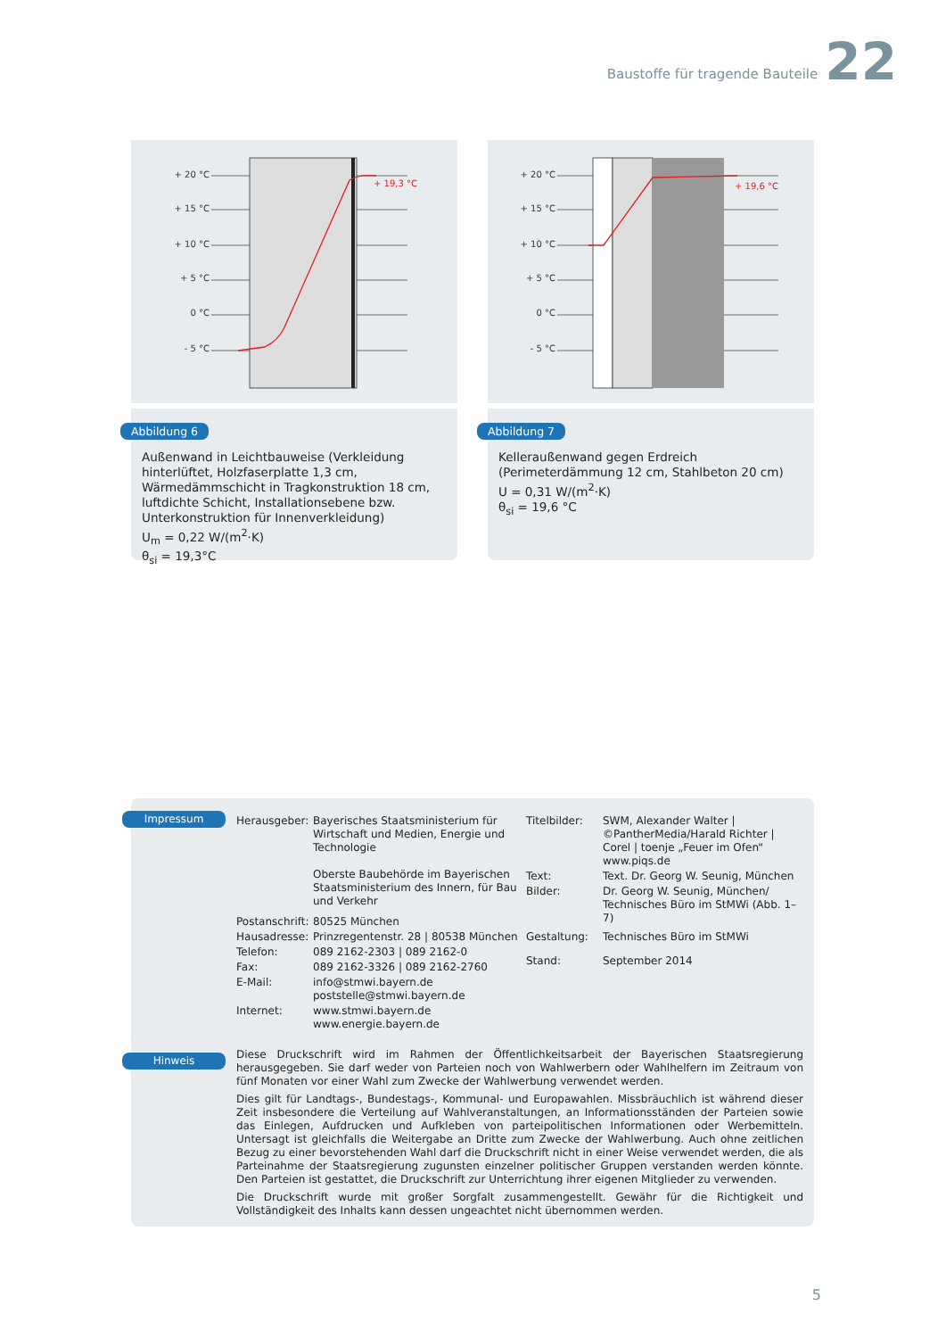Baustoffe für tragende Bauteile 22
+ 20 °C
+ 15 °C
+ 10 °C
+ 5 °C
0 °C
- 5 °C
+ 19,3 °C
Abbildung 6
Außenwand in Leichtbauweise (Verkleidung hinterlüftet, Holzfaserplatte 1,3 cm, Wärmedämmschicht in Trag­konstruktion 18 cm, luftdichte Schicht, Installations­ebene bzw. Unterkonstruktion für Innenverkleidung)
U<sub>m</sub> = 0,22 W/(m<sup>2</sup>·K)
θ<sub>si</sub> = 19,3°C
+ 20 °C
+ 15 °C
+ 10 °C
+ 5 °C
0 °C
- 5 °C
+ 19,6 °C
Abbildung 7
Kelleraußenwand gegen Erdreich (Perimeterdämmung 12 cm, Stahlbeton 20 cm)
U = 0,31 W/(m<sup>2</sup>·K)
θ<sub>si</sub> = 19,6 °C
Impressum
Herausgeber: Bayerisches Staatsministerium für Wirtschaft und Medien, Energie und Technologie
Oberste Baubehörde im Bayerischen Staatsministerium des Innern, für Bau und Verkehr
Postanschrift: 80525 München
Hausadresse: Prinzregentenstr. 28 | 80538 München
Telefon: 089 2162-2303 | 089 2162-0
Fax: 089 2162-3326 | 089 2162-2760
E-Mail: info@stmwi.bayern.de
poststelle@stmwi.bayern.de
Internet: www.stmwi.bayern.de
www.energie.bayern.de
Titelbilder: SWM, Alexander Walter | ©PantherMedia/Harald Richter | Corel | toenje „Feuer im Ofen“ www.piqs.de
Text: Text. Dr. Georg W. Seunig, München
Bilder: Dr. Georg W. Seunig, München/ Technisches Büro im StMWi (Abb. 1–7)
Gestaltung: Technisches Büro im StMWi
Stand: September 2014
Hinweis
Diese Druckschrift wird im Rahmen der Öffentlichkeitsarbeit der Bayerischen Staatsregierung herausgegeben. Sie darf weder von Parteien noch von Wahlwerbern oder Wahlhelfern im Zeitraum von fünf Monaten vor einer Wahl zum Zwecke der Wahlwerbung verwendet werden.
Dies gilt für Landtags-, Bundestags-, Kommunal- und Europawahlen. Missbräuchlich ist während dieser Zeit insbesondere die Verteilung auf Wahlveranstaltungen, an Informationsständen der Parteien sowie das Einlegen, Aufdrucken und Aufkleben von parteipolitischen Informationen oder Werbemitteln. Untersagt ist gleichfalls die Weitergabe an Dritte zum Zwecke der Wahlwerbung. Auch ohne zeitlichen Bezug zu einer bevorstehenden Wahl darf die Druckschrift nicht in einer Weise verwendet werden, die als Parteinahme der Staatsregierung zugunsten einzelner politischer Gruppen verstanden werden könnte. Den Parteien ist gestattet, die Druckschrift zur Unterrichtung ihrer eigenen Mitglieder zu verwenden.
Die Druckschrift wurde mit großer Sorgfalt zusammengestellt. Gewähr für die Richtigkeit und Vollständigkeit des Inhalts kann dessen ungeachtet nicht übernommen werden.
5